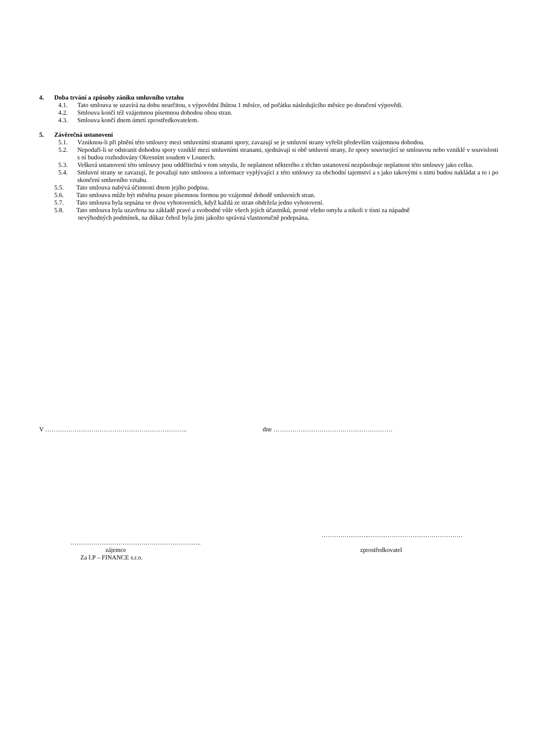4. Doba trvání a způsoby zániku smluvního vztahu
4.1. Tato smlouva se uzavírá na dobu neurčitou, s výpovědní lhůtou 1 měsíce, od počátku následujícího měsíce po doručení výpovědi.
4.2. Smlouva končí též vzájemnou písemnou dohodou obou stran.
4.3. Smlouva končí dnem úmrtí zprostředkovatelem.
5. Závěrečná ustanovení
5.1. Vzniknou-li při plnění této smlouvy mezi smluvními stranami spory, zavazují se je smluvní strany vyřešit především vzájemnou dohodou.
5.2. Nepodaří-li se odstranit dohodou spory vzniklé mezi smluvními stranami, sjednávají si obě smluvní strany, že spory související se smlouvou nebo vzniklé v souvislosti s ní budou rozhodovány Okresním soudem v Lounech.
5.3. Veškerá ustanovení této smlouvy jsou oddělitelná v tom smyslu, že neplatnost některého z těchto ustanovení nezpůsobuje neplatnost této smlouvy jako celku.
5.4. Smluvní strany se zavazují, že považují tuto smlouvu a informace vyplývající z této smlouvy za obchodní tajemství a s jako takovými s nimi budou nakládat a to i po skončení smluvního vztahu.
5.5. Tato smlouva nabývá účinnosti dnem jejího podpisu.
5.6. Tato smlouva může být měněna pouze písemnou formou po vzájemné dohodě smluvních stran.
5.7. Tato smlouva byla sepsána ve dvou vyhotoveních, když každá ze stran obdržela jedno vyhotovení.
5.8. Tato smlouva byla uzavřena na základě pravé a svobodné vůle všech jejích účastníků, prosté všeho omylu a nikoli v tísni za nápadně
nevýhodných podmínek, na důkaz čehož byla jimi jakožto správná vlastnoručně podepsána.
V ………………………………………………………….. dne …………………………………………………
……………………………….……………………..
zájemce
Za I.P – FINANCE s.r.o.
…………………..………………………………………
zprostředkovatel